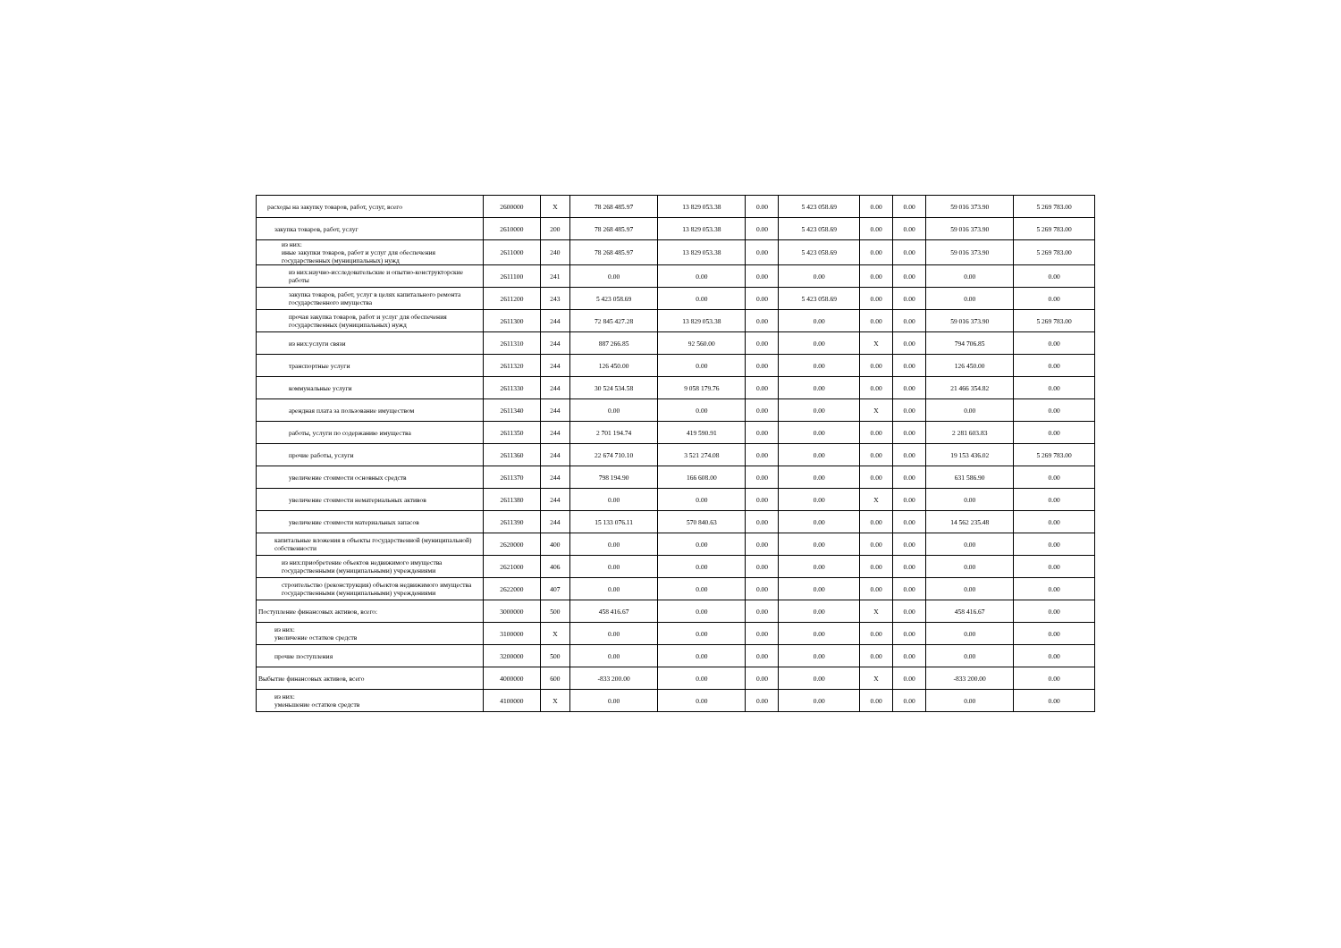| расходы на закупку товаров, работ, услуг, всего | 2600000 | X | 78 268 485.97 | 13 829 053.38 | 0.00 | 5 423 058.69 | 0.00 | 0.00 | 59 016 373.90 | 5 269 783.00 |
| закупка товаров, работ, услуг | 2610000 | 200 | 78 268 485.97 | 13 829 053.38 | 0.00 | 5 423 058.69 | 0.00 | 0.00 | 59 016 373.90 | 5 269 783.00 |
| из них: иные закупки товаров, работ и услуг для обеспечения государственных (муниципальных) нужд | 2611000 | 240 | 78 268 485.97 | 13 829 053.38 | 0.00 | 5 423 058.69 | 0.00 | 0.00 | 59 016 373.90 | 5 269 783.00 |
| из них:научно-исследовательские и опытно-конструкторские работы | 2611100 | 241 | 0.00 | 0.00 | 0.00 | 0.00 | 0.00 | 0.00 | 0.00 | 0.00 |
| закупка товаров, работ, услуг в целях капитального ремонта государственного имущества | 2611200 | 243 | 5 423 058.69 | 0.00 | 0.00 | 5 423 058.69 | 0.00 | 0.00 | 0.00 | 0.00 |
| прочая закупка товаров, работ и услуг для обеспечения государственных (муниципальных) нужд | 2611300 | 244 | 72 845 427.28 | 13 829 053.38 | 0.00 | 0.00 | 0.00 | 0.00 | 59 016 373.90 | 5 269 783.00 |
| из них:услуги связи | 2611310 | 244 | 887 266.85 | 92 560.00 | 0.00 | 0.00 | X | 0.00 | 794 706.85 | 0.00 |
| транспортные услуги | 2611320 | 244 | 126 450.00 | 0.00 | 0.00 | 0.00 | 0.00 | 0.00 | 126 450.00 | 0.00 |
| коммунальные услуги | 2611330 | 244 | 30 524 534.58 | 9 058 179.76 | 0.00 | 0.00 | 0.00 | 0.00 | 21 466 354.82 | 0.00 |
| арендная плата за пользование имуществом | 2611340 | 244 | 0.00 | 0.00 | 0.00 | 0.00 | X | 0.00 | 0.00 | 0.00 |
| работы, услуги по содержанию имущества | 2611350 | 244 | 2 701 194.74 | 419 590.91 | 0.00 | 0.00 | 0.00 | 0.00 | 2 281 603.83 | 0.00 |
| прочие работы, услуги | 2611360 | 244 | 22 674 710.10 | 3 521 274.08 | 0.00 | 0.00 | 0.00 | 0.00 | 19 153 436.02 | 5 269 783.00 |
| увеличение стоимости основных средств | 2611370 | 244 | 798 194.90 | 166 608.00 | 0.00 | 0.00 | 0.00 | 0.00 | 631 586.90 | 0.00 |
| увеличение стоимости нематериальных активов | 2611380 | 244 | 0.00 | 0.00 | 0.00 | 0.00 | X | 0.00 | 0.00 | 0.00 |
| увеличение стоимости материальных запасов | 2611390 | 244 | 15 133 076.11 | 570 840.63 | 0.00 | 0.00 | 0.00 | 0.00 | 14 562 235.48 | 0.00 |
| капитальные вложения в объекты государственной (муниципальной) собственности | 2620000 | 400 | 0.00 | 0.00 | 0.00 | 0.00 | 0.00 | 0.00 | 0.00 | 0.00 |
| из них:приобретение объектов недвижимого имущества государственными (муниципальными) учреждениями | 2621000 | 406 | 0.00 | 0.00 | 0.00 | 0.00 | 0.00 | 0.00 | 0.00 | 0.00 |
| строительство (реконструкция) объектов недвижимого имущества государственными (муниципальными) учреждениями | 2622000 | 407 | 0.00 | 0.00 | 0.00 | 0.00 | 0.00 | 0.00 | 0.00 | 0.00 |
| Поступление финансовых активов, всего: | 3000000 | 500 | 458 416.67 | 0.00 | 0.00 | 0.00 | X | 0.00 | 458 416.67 | 0.00 |
| из них: увеличение остатков средств | 3100000 | X | 0.00 | 0.00 | 0.00 | 0.00 | 0.00 | 0.00 | 0.00 | 0.00 |
| прочие поступления | 3200000 | 500 | 0.00 | 0.00 | 0.00 | 0.00 | 0.00 | 0.00 | 0.00 | 0.00 |
| Выбытие финансовых активов, всего | 4000000 | 600 | -833 200.00 | 0.00 | 0.00 | 0.00 | X | 0.00 | -833 200.00 | 0.00 |
| из них: уменьшение остатков средств | 4100000 | X | 0.00 | 0.00 | 0.00 | 0.00 | 0.00 | 0.00 | 0.00 | 0.00 |